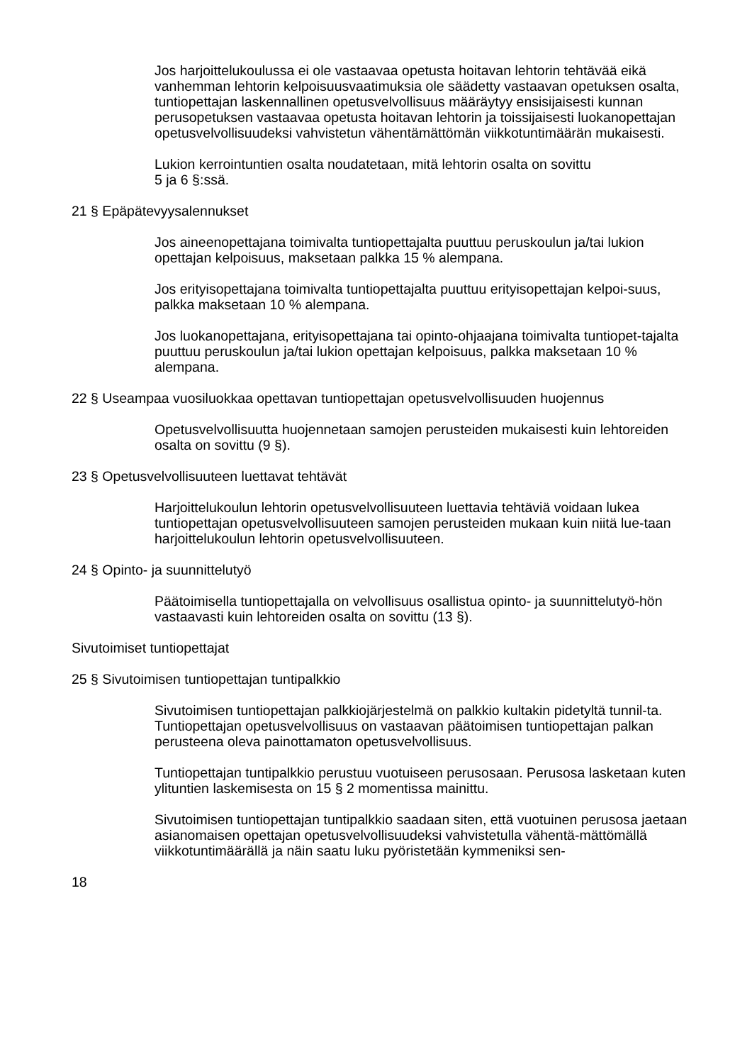Jos harjoittelukoulussa ei ole vastaavaa opetusta hoitavan lehtorin tehtävää eikä vanhemman lehtorin kelpoisuusvaatimuksia ole säädetty vastaavan opetuksen osalta, tuntiopettajan laskennallinen opetusvelvollisuus määräytyy ensisijaisesti kunnan perusopetuksen vastaavaa opetusta hoitavan lehtorin ja toissijaisesti luokanopettajan opetusvelvollisuudeksi vahvistetun vähentämättömän viikkotuntimäärän mukaisesti.
Lukion kerrointuntien osalta noudatetaan, mitä lehtorin osalta on sovittu
5 ja 6 §:ssä.
21 § Epäpätevyysalennukset
Jos aineenopettajana toimivalta tuntiopettajalta puuttuu peruskoulun ja/tai lukion opettajan kelpoisuus, maksetaan palkka 15 % alempana.
Jos erityisopettajana toimivalta tuntiopettajalta puuttuu erityisopettajan kelpoi-suus, palkka maksetaan 10 % alempana.
Jos luokanopettajana, erityisopettajana tai opinto-ohjaajana toimivalta tuntiopet-tajalta puuttuu peruskoulun ja/tai lukion opettajan kelpoisuus, palkka maksetaan 10 % alempana.
22 § Useampaa vuosiluokkaa opettavan tuntiopettajan opetusvelvollisuuden huojennus
Opetusvelvollisuutta huojennetaan samojen perusteiden mukaisesti kuin lehtoreiden osalta on sovittu (9 §).
23 § Opetusvelvollisuuteen luettavat tehtävät
Harjoittelukoulun lehtorin opetusvelvollisuuteen luettavia tehtäviä voidaan lukea tuntiopettajan opetusvelvollisuuteen samojen perusteiden mukaan kuin niitä lue-taan harjoittelukoulun lehtorin opetusvelvollisuuteen.
24 § Opinto- ja suunnittelutyö
Päätoimisella tuntiopettajalla on velvollisuus osallistua opinto- ja suunnittelutyö-hön vastaavasti kuin lehtoreiden osalta on sovittu (13 §).
Sivutoimiset tuntiopettajat
25 § Sivutoimisen tuntiopettajan tuntipalkkio
Sivutoimisen tuntiopettajan palkkiojärjestelmä on palkkio kultakin pidetyltä tunnil-ta. Tuntiopettajan opetusvelvollisuus on vastaavan päätoimisen tuntiopettajan palkan perusteena oleva painottamaton opetusvelvollisuus.
Tuntiopettajan tuntipalkkio perustuu vuotuiseen perusosaan. Perusosa lasketaan kuten ylituntien laskemisesta on 15 § 2 momentissa mainittu.
Sivutoimisen tuntiopettajan tuntipalkkio saadaan siten, että vuotuinen perusosa jaetaan asianomaisen opettajan opetusvelvollisuudeksi vahvistetulla vähentä-mättömällä viikkotuntimäärällä ja näin saatu luku pyöristetään kymmeniksi sen-
18